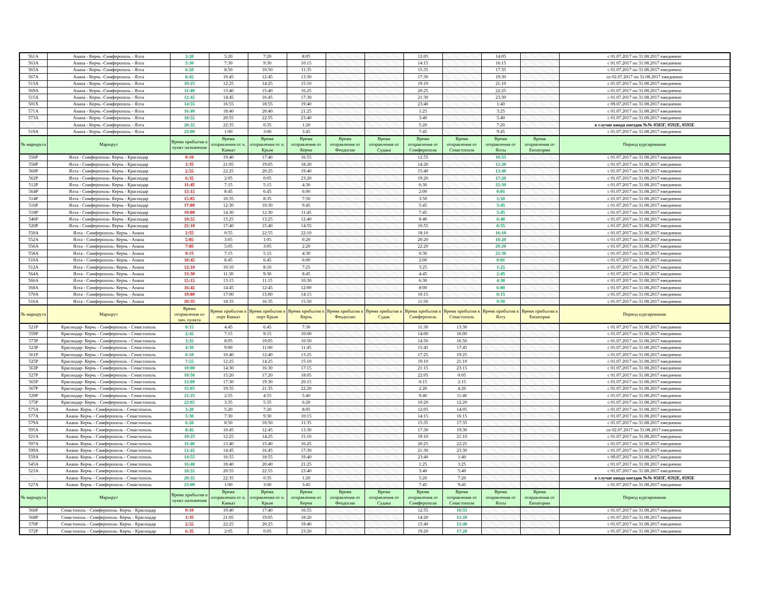| 561А | Анапа - Керчь -Симферополь - Ялта | 3:20 | 5:20 | 7:20 | 8:05 | | | 12:05 | | 14:05 | | с 01.07.2017 по 31.08.2017 ежедневно |
| 563А | Анапа - Керчь -Симферополь - Ялта | 5:30 | 7:30 | 9:30 | 10:15 | | | 14:15 | | 16:15 | | с 01.07.2017 по 31.08.2017 ежедневно |
| 565А | Анапа - Керчь -Симферополь - Ялта | 6:50 | 8:50 | 10:50 | 11:35 | | | 15:35 | | 17:35 | | с 01.07.2017 по 31.08.2017 ежедневно |
| 567А | Анапа - Керчь -Симферополь - Ялта | 8:45 | 10:45 | 12:45 | 13:30 | | | 17:30 | | 19:30 | | со 02.07.2017 по 31.08.2017 ежедневно |
| 513А | Анапа - Керчь -Симферополь - Ялта | 10:25 | 12:25 | 14:25 | 15:10 | | | 19:10 | | 21:10 | | с 01.07.2017 по 31.08.2017 ежедневно |
| 569А | Анапа - Керчь -Симферополь - Ялта | 11:40 | 13:40 | 15:40 | 16:25 | | | 20:25 | | 22:25 | | с 01.07.2017 по 31.08.2017 ежедневно |
| 515А | Анапа - Керчь -Симферополь - Ялта | 12:45 | 14:45 | 16:45 | 17:30 | | | 21:30 | | 23:30 | | с 01.07.2017 по 31.08.2017 ежедневно |
| 501Х | Анапа - Керчь -Симферополь - Ялта | 14:55 | 16:55 | 18:55 | 19:40 | | | 23:40 | | 1:40 | | с 09.07.2017 по 31.08.2017 ежедневно |
| 571А | Анапа - Керчь -Симферополь - Ялта | 16:40 | 18:40 | 20:40 | 21:25 | | | 1:25 | | 3:25 | | с 01.07.2017 по 31.08.2017 ежедневно |
| 573А | Анапа - Керчь -Симферополь - Ялта | 18:55 | 20:55 | 22:55 | 23:40 | | | 3:40 | | 5:40 | | с 01.07.2017 по 31.08.2017 ежедневно |
| | Анапа - Керчь -Симферополь - Ялта | 20:35 | 22:35 | 0:35 | 1:20 | | | 5:20 | | 7:20 | | в случае ввода поездов №№ 0583Г, 0592Е, 0595Е |
| 519А | Анапа - Керчь -Симферополь - Ялта | 23:00 | 1:00 | 3:00 | 3:45 | | | 7:45 | | 9:45 | | с 01.07.2017 по 31.08.2017 ежедневно |
| № маршрута | Маршрут | Время прибытия в пункт назначения | Время отправления от п. Кавказ | Время отправления от п. Крым | Время отправления от Керчи | Время отправления от Феодосии | Время отправления от Судака | Время отправления от Симферополя | Время отправления от Севастополя | Время отправления от Ялты | Время отправления от Евпатории | Период курсирования |
| 556Р | Ялта - Симферополь- Керчь - Краснодар | 0:10 | 19:40 | 17:40 | 16:55 | | | 12:55 | | 10:55 | | с 01.07.2017 по 31.08.2017 ежедневно |
| 558Р | Ялта - Симферополь- Керчь - Краснодар | 1:35 | 21:05 | 19:05 | 18:20 | | | 14:20 | | 12:20 | | с 01.07.2017 по 31.08.2017 ежедневно |
| 560Р | Ялта - Симферополь- Керчь - Краснодар | 2:55 | 22:25 | 20:25 | 19:40 | | | 15:40 | | 13:40 | | с 01.07.2017 по 31.08.2017 ежедневно |
| 562Р | Ялта - Симферополь- Керчь - Краснодар | 6:35 | 2:05 | 0:05 | 23:20 | | | 19:20 | | 17:20 | | с 01.07.2017 по 31.08.2017 ежедневно |
| 512Р | Ялта - Симферополь- Керчь - Краснодар | 11:45 | 7:15 | 5:15 | 4:30 | | | 0:30 | | 22:30 | | с 01.07.2017 по 31.08.2017 ежедневно |
| 564Р | Ялта - Симферополь- Керчь - Краснодар | 13:15 | 8:45 | 6:45 | 6:00 | | | 2:00 | | 0:01 | | с 01.07.2017 по 31.08.2017 ежедневно |
| 514Р | Ялта - Симферополь- Керчь - Краснодар | 15:05 | 10:35 | 8:35 | 7:50 | | | 3:50 | | 1:50 | | с 01.07.2017 по 31.08.2017 ежедневно |
| 516Р | Ялта - Симферополь- Керчь - Краснодар | 17:00 | 12:30 | 10:30 | 9:45 | | | 5:45 | | 3:45 | | с 01.07.2017 по 31.08.2017 ежедневно |
| 518Р | Ялта - Симферополь- Керчь - Краснодар | 19:00 | 14:30 | 12:30 | 11:45 | | | 7:45 | | 5:45 | | с 01.07.2017 по 31.08.2017 ежедневно |
| 546Р | Ялта - Симферополь- Керчь - Краснодар | 19:55 | 15:25 | 13:25 | 12:40 | | | 8:40 | | 6:40 | | с 01.07.2017 по 31.08.2017 ежедневно |
| 520Р | Ялта - Симферополь- Керчь - Краснодар | 22:10 | 17:40 | 15:40 | 14:55 | | | 10:55 | | 8:55 | | с 01.07.2017 по 31.08.2017 ежедневно |
| 550А | Ялта - Симферополь- Керчь - Анапа | 2:55 | 0:55 | 22:55 | 22:10 | | | 18:10 | | 16:10 | | с 01.07.2017 по 31.08.2017 ежедневно |
| 552А | Ялта - Симферополь- Керчь - Анапа | 5:05 | 3:05 | 1:05 | 0:20 | | | 20:20 | | 18:20 | | с 01.07.2017 по 31.08.2017 ежедневно |
| 556А | Ялта - Симферополь- Керчь - Анапа | 7:05 | 5:05 | 3:05 | 2:20 | | | 22:20 | | 20:20 | | с 01.07.2017 по 31.08.2017 ежедневно |
| 558А | Ялта - Симферополь- Керчь - Анапа | 9:15 | 7:15 | 5:15 | 4:30 | | | 0:30 | | 22:30 | | с 01.07.2017 по 31.08.2017 ежедневно |
| 510А | Ялта - Симферополь- Керчь - Анапа | 10:45 | 8:45 | 6:45 | 6:00 | | | 2:00 | | 0:01 | | с 01.07.2017 по 31.08.2017 ежедневно |
| 512А | Ялта - Симферополь- Керчь - Анапа | 12:10 | 10:10 | 8:10 | 7:25 | | | 3:25 | | 1:25 | | с 01.07.2017 по 31.08.2017 ежедневно |
| 564А | Ялта - Симферополь- Керчь - Анапа | 13:30 | 11:30 | 9:30 | 8:45 | | | 4:45 | | 2:45 | | с 01.07.2017 по 31.08.2017 ежедневно |
| 566А | Ялта - Симферополь- Керчь - Анапа | 15:15 | 13:15 | 11:15 | 10:30 | | | 6:30 | | 4:30 | | с 01.07.2017 по 31.08.2017 ежедневно |
| 568А | Ялта - Симферополь- Керчь - Анапа | 16:45 | 14:45 | 12:45 | 12:00 | | | 8:00 | | 6:00 | | с 01.07.2017 по 31.08.2017 ежедневно |
| 570А | Ялта - Симферополь- Керчь - Анапа | 19:00 | 17:00 | 15:00 | 14:15 | | | 10:15 | | 8:15 | | с 01.07.2017 по 31.08.2017 ежедневно |
| 516А | Ялта - Симферополь- Керчь - Анапа | 20:35 | 18:35 | 16:35 | 15:50 | | | 11:50 | | 9:50 | | с 01.07.2017 по 31.08.2017 ежедневно |
| № маршрута | Маршрут | Время отправления из нач. пункта | Время прибытия в порт Кавказ | Время прибытия в порт Крым | Время прибытия в Керчь | Время прибытия в Феодосию | Время прибытия в Судак | Время прибытия в Симферополь | Время прибытия в Севастополь | Время прибытия в Ялту | Время прибытия в Евпатория | Период курсирования |
| 521Р | Краснодар- Керчь - Симферополь - Севастополь | 0:15 | 4:45 | 6:45 | 7:30 | | | 11:30 | 13:30 | | | с 01.07.2017 по 31.08.2017 ежедневно |
| 559Р | Краснодар- Керчь - Симферополь - Севастополь | 2:45 | 7:15 | 9:15 | 10:00 | | | 14:00 | 16:00 | | | с 01.07.2017 по 31.08.2017 ежедневно |
| 573Р | Краснодар- Керчь - Симферополь - Севастополь | 3:35 | 8:05 | 10:05 | 10:50 | | | 14:50 | 16:50 | | | с 01.07.2017 по 31.08.2017 ежедневно |
| 523Р | Краснодар- Керчь - Симферополь - Севастополь | 4:30 | 9:00 | 11:00 | 11:45 | | | 15:45 | 17:45 | | | с 01.07.2017 по 31.08.2017 ежедневно |
| 561Р | Краснодар- Керчь - Симферополь - Севастополь | 6:10 | 10:40 | 12:40 | 13:25 | | | 17:25 | 19:25 | | | с 01.07.2017 по 31.08.2017 ежедневно |
| 525Р | Краснодар- Керчь - Симферополь - Севастополь | 7:55 | 12:25 | 14:25 | 15:10 | | | 19:10 | 21:10 | | | с 01.07.2017 по 31.08.2017 ежедневно |
| 563Р | Краснодар- Керчь - Симферополь - Севастополь | 10:00 | 14:30 | 16:30 | 17:15 | | | 21:15 | 23:15 | | | с 01.07.2017 по 31.08.2017 ежедневно |
| 527Р | Краснодар- Керчь - Симферополь - Севастополь | 10:50 | 15:20 | 17:20 | 18:05 | | | 22:05 | 0:05 | | | с 01.07.2017 по 31.08.2017 ежедневно |
| 565Р | Краснодар- Керчь - Симферополь - Севастополь | 13:00 | 17:30 | 19:30 | 20:15 | | | 0:15 | 2:15 | | | с 01.07.2017 по 31.08.2017 ежедневно |
| 567Р | Краснодар- Керчь - Симферополь - Севастополь | 15:05 | 19:35 | 21:35 | 22:20 | | | 2:20 | 4:20 | | | с 01.07.2017 по 31.08.2017 ежедневно |
| 529Р | Краснодар- Керчь - Симферополь - Севастополь | 22:25 | 2:55 | 4:55 | 5:40 | | | 9:40 | 11:40 | | | с 01.07.2017 по 31.08.2017 ежедневно |
| 575Р | Краснодар- Керчь - Симферополь - Севастополь | 23:05 | 3:35 | 5:35 | 6:20 | | | 10:20 | 12:20 | | | с 01.07.2017 по 31.08.2017 ежедневно |
| 575А | Анапа- Керчь - Симферополь - Севастополь | 3:20 | 5:20 | 7:20 | 8:05 | | | 12:05 | 14:05 | | | с 01.07.2017 по 31.08.2017 ежедневно |
| 577А | Анапа- Керчь - Симферополь - Севастополь | 5:30 | 7:30 | 9:30 | 10:15 | | | 14:15 | 16:15 | | | с 01.07.2017 по 31.08.2017 ежедневно |
| 579А | Анапа- Керчь - Симферополь - Севастополь | 6:50 | 8:50 | 10:50 | 11:35 | | | 15:35 | 17:35 | | | с 01.07.2017 по 31.08.2017 ежедневно |
| 595А | Анапа- Керчь - Симферополь - Севастополь | 8:45 | 10:45 | 12:45 | 13:30 | | | 17:30 | 19:30 | | | со 02.07.2017 по 31.08.2017 ежедневно |
| 521А | Анапа- Керчь - Симферополь - Севастополь | 10:25 | 12:25 | 14:25 | 15:10 | | | 19:10 | 21:10 | | | с 01.07.2017 по 31.08.2017 ежедневно |
| 597А | Анапа- Керчь - Симферополь - Севастополь | 11:40 | 13:40 | 15:40 | 16:25 | | | 20:25 | 22:25 | | | с 01.07.2017 по 31.08.2017 ежедневно |
| 599А | Анапа- Керчь - Симферополь - Севастополь | 12:45 | 14:45 | 16:45 | 17:30 | | | 21:30 | 23:30 | | | с 01.07.2017 по 31.08.2017 ежедневно |
| 559А | Анапа- Керчь - Симферополь - Севастополь | 14:55 | 16:55 | 18:55 | 19:40 | | | 23:40 | 1:40 | | | с 09.07.2017 по 31.08.2017 ежедневно |
| 545А | Анапа- Керчь - Симферополь - Севастополь | 16:40 | 18:40 | 20:40 | 21:25 | | | 1:25 | 3:25 | | | с 01.07.2017 по 31.08.2017 ежедневно |
| 523А | Анапа- Керчь - Симферополь - Севастополь | 18:55 | 20:55 | 22:55 | 23:40 | | | 3:40 | 5:40 | | | с 01.07.2017 по 31.08.2017 ежедневно |
| | Анапа- Керчь - Симферополь - Севастополь | 20:35 | 22:35 | 0:35 | 1:20 | | | 5:20 | 7:20 | | | в случае ввода поездов №№ 0583Г, 0592Е, 0595Е |
| 527А | Анапа- Керчь - Симферополь - Севастополь | 23:00 | 1:00 | 3:00 | 3:45 | | | 7:45 | 9:45 | | | с 01.07.2017 по 31.08.2017 ежедневно |
| № маршрута | Маршрут | Время прибытия в пункт назначения | Время отправления от п. Кавказ | Время отправления от п. Крым | Время отправления от Керчи | Время отправления от Феодосии | Время отправления от Судака | Время отправления от Симферополя | Время отправления от Севастополя | Время отправления от Ялты | Время отправления от Евпатории | Период курсирования |
| 566Р | Севастополь - Симферополь- Керчь - Краснодар | 0:10 | 19:40 | 17:40 | 16:55 | | | 12:55 | 10:55 | | | с 01.07.2017 по 31.08.2017 ежедневно |
| 568Р | Севастополь - Симферополь- Керчь - Краснодар | 1:35 | 21:05 | 19:05 | 18:20 | | | 14:20 | 12:20 | | | с 01.07.2017 по 31.08.2017 ежедневно |
| 570Р | Севастополь - Симферополь- Керчь - Краснодар | 2:55 | 22:25 | 20:25 | 19:40 | | | 15:40 | 13:40 | | | с 01.07.2017 по 31.08.2017 ежедневно |
| 572Р | Севастополь - Симферополь- Керчь - Краснодар | 6:35 | 2:05 | 0:05 | 23:20 | | | 19:20 | 17:20 | | | с 01.07.2017 по 31.08.2017 ежедневно |